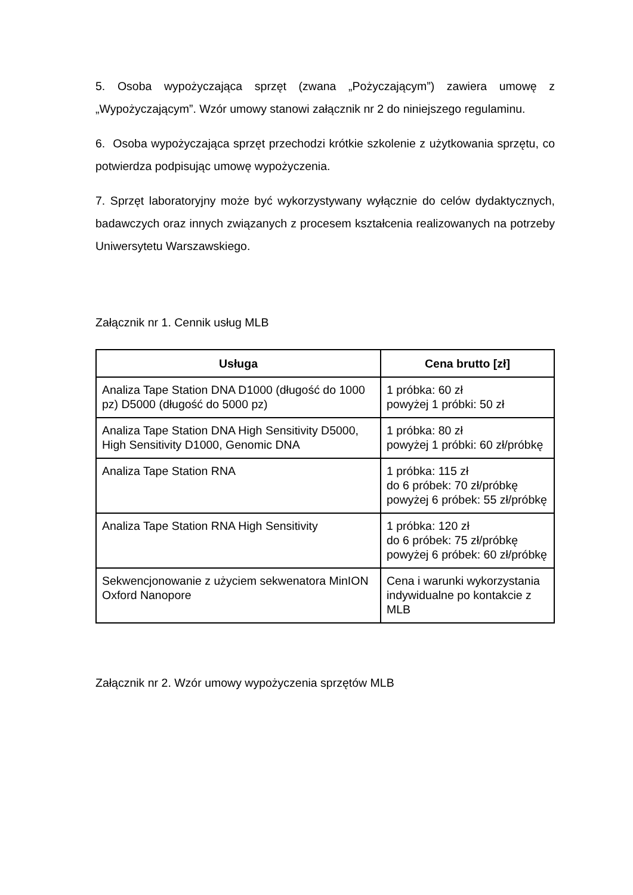5. Osoba wypożyczająca sprzęt (zwana „Pożyczającym”) zawiera umowę z „Wypożyczającym”. Wzór umowy stanowi załącznik nr 2 do niniejszego regulaminu.
6. Osoba wypożyczająca sprzęt przechodzi krótkie szkolenie z użytkowania sprzętu, co potwierdza podpisując umowę wypożyczenia.
7. Sprzęt laboratoryjny może być wykorzystywany wyłącznie do celów dydaktycznych, badawczych oraz innych związanych z procesem kształcenia realizowanych na potrzeby Uniwersytetu Warszawskiego.
Załącznik nr 1. Cennik usług MLB
| Usługa | Cena brutto [zł] |
| --- | --- |
| Analiza Tape Station DNA D1000 (długość do 1000 pz) D5000 (długość do 5000 pz) | 1 próbka: 60 zł powyżej 1 próbki: 50 zł |
| Analiza Tape Station DNA High Sensitivity D5000, High Sensitivity D1000, Genomic DNA | 1 próbka: 80 zł powyżej 1 próbki: 60 zł/próbkę |
| Analiza Tape Station RNA | 1 próbka: 115 zł do 6 próbek: 70 zł/próbkę powyżej 6 próbek: 55 zł/próbkę |
| Analiza Tape Station RNA High Sensitivity | 1 próbka: 120 zł do 6 próbek: 75 zł/próbkę powyżej 6 próbek: 60 zł/próbkę |
| Sekwencjonowanie z użyciem sekwenatora MinION Oxford Nanopore | Cena i warunki wykorzystania indywidualne po kontakcie z MLB |
Załącznik nr 2. Wzór umowy wypożyczenia sprzętów MLB